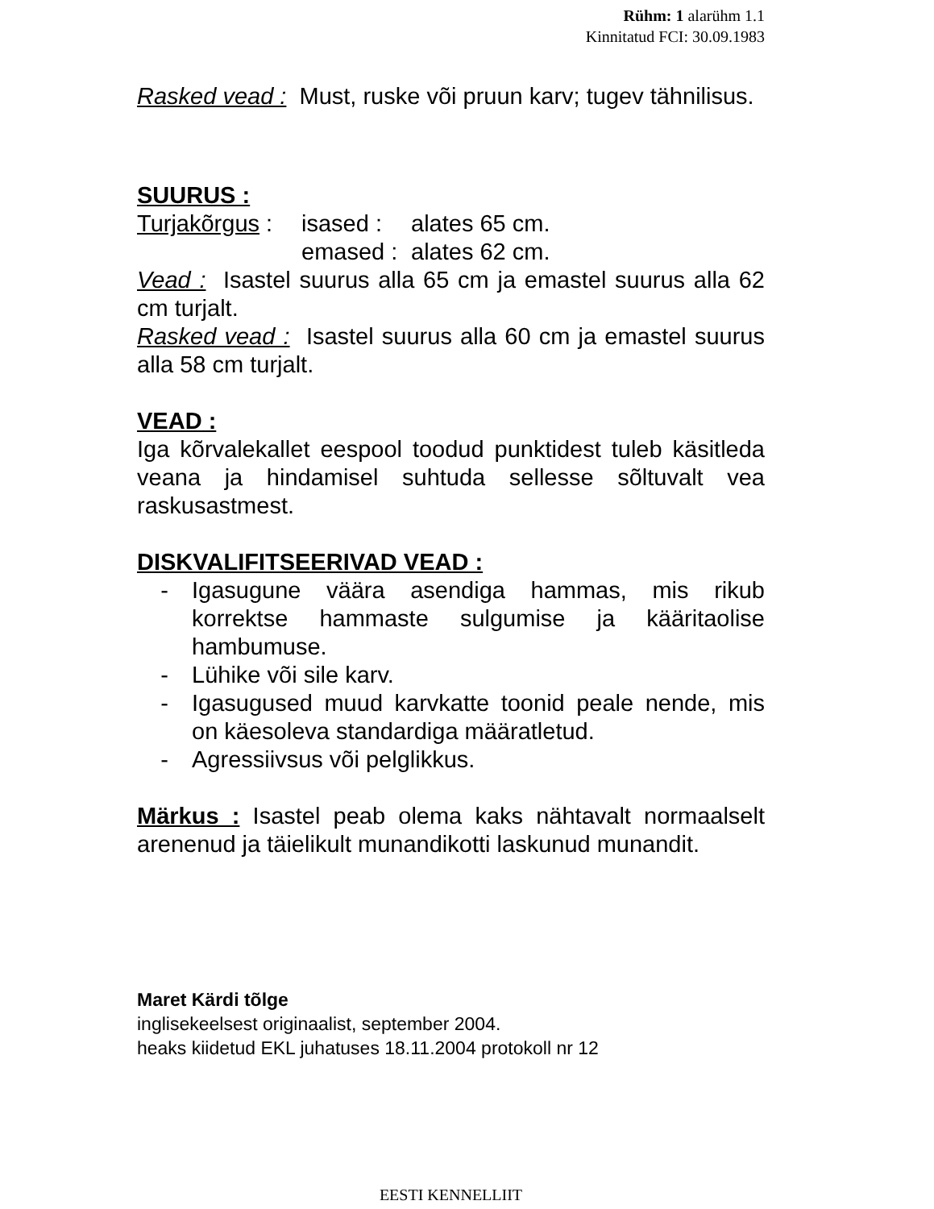Rühm: 1 alarühm 1.1
Kinnitatud FCI: 30.09.1983
Rasked vead : Must, ruske või pruun karv; tugev tähnilisus.
SUURUS :
| Turjakõrgus : | isased : | alates 65 cm. |
| | emased : | alates 62 cm. |
Vead : Isastel suurus alla 65 cm ja emastel suurus alla 62 cm turjalt.
Rasked vead : Isastel suurus alla 60 cm ja emastel suurus alla 58 cm turjalt.
VEAD :
Iga kõrvalekallet eespool toodud punktidest tuleb käsitleda veana ja hindamisel suhtuda sellesse sõltuvalt vea raskusastmest.
DISKVALIFITSEERIVAD VEAD :
- Igasugune väära asendiga hammas, mis rikub korrektse hammaste sulgumise ja kääritaolise hambumuse.
- Lühike või sile karv.
- Igasugused muud karvkatte toonid peale nende, mis on käesoleva standardiga määratletud.
- Agressiivsus või pelglikkus.
Märkus : Isastel peab olema kaks nähtavalt normaalselt arenenud ja täielikult munandikotti laskunud munandit.
Maret Kärdi tõlge
inglisekeelsest originaalist, september 2004.
heaks kiidetud EKL juhatuses 18.11.2004 protokoll nr 12
EESTI KENNELLIIT